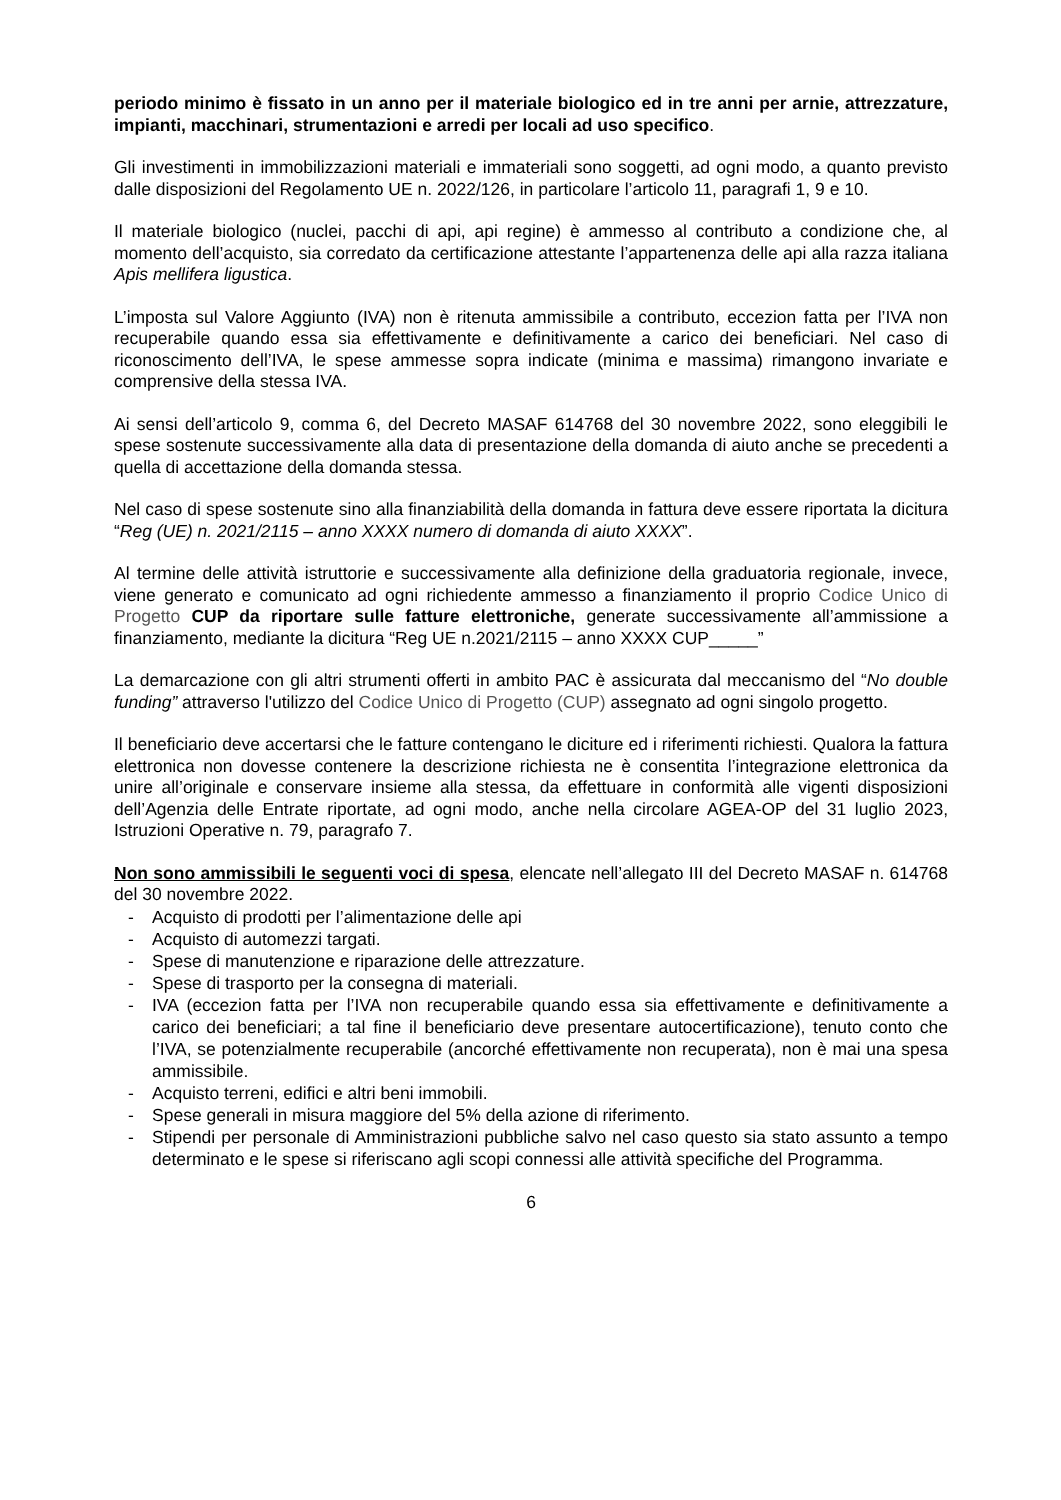periodo minimo è fissato in un anno per il materiale biologico ed in tre anni per arnie, attrezzature, impianti, macchinari, strumentazioni e arredi per locali ad uso specifico.
Gli investimenti in immobilizzazioni materiali e immateriali sono soggetti, ad ogni modo, a quanto previsto dalle disposizioni del Regolamento UE n. 2022/126, in particolare l’articolo 11, paragrafi 1, 9 e 10.
Il materiale biologico (nuclei, pacchi di api, api regine) è ammesso al contributo a condizione che, al momento dell’acquisto, sia corredato da certificazione attestante l’appartenenza delle api alla razza italiana Apis mellifera ligustica.
L’imposta sul Valore Aggiunto (IVA) non è ritenuta ammissibile a contributo, eccezion fatta per l’IVA non recuperabile quando essa sia effettivamente e definitivamente a carico dei beneficiari. Nel caso di riconoscimento dell’IVA, le spese ammesse sopra indicate (minima e massima) rimangono invariate e comprensive della stessa IVA.
Ai sensi dell’articolo 9, comma 6, del Decreto MASAF 614768 del 30 novembre 2022, sono eleggibili le spese sostenute successivamente alla data di presentazione della domanda di aiuto anche se precedenti a quella di accettazione della domanda stessa.
Nel caso di spese sostenute sino alla finanziabilità della domanda in fattura deve essere riportata la dicitura “Reg (UE) n. 2021/2115 – anno XXXX numero di domanda di aiuto XXXX”.
Al termine delle attività istruttorie e successivamente alla definizione della graduatoria regionale, invece, viene generato e comunicato ad ogni richiedente ammesso a finanziamento il proprio Codice Unico di Progetto CUP da riportare sulle fatture elettroniche, generate successivamente all’ammissione a finanziamento, mediante la dicitura “Reg UE n.2021/2115 – anno XXXX CUP_____”
La demarcazione con gli altri strumenti offerti in ambito PAC è assicurata dal meccanismo del “No double funding” attraverso l'utilizzo del Codice Unico di Progetto (CUP) assegnato ad ogni singolo progetto.
Il beneficiario deve accertarsi che le fatture contengano le diciture ed i riferimenti richiesti. Qualora la fattura elettronica non dovesse contenere la descrizione richiesta ne è consentita l’integrazione elettronica da unire all’originale e conservare insieme alla stessa, da effettuare in conformità alle vigenti disposizioni dell’Agenzia delle Entrate riportate, ad ogni modo, anche nella circolare AGEA-OP del 31 luglio 2023, Istruzioni Operative n. 79, paragrafo 7.
Non sono ammissibili le seguenti voci di spesa, elencate nell’allegato III del Decreto MASAF n. 614768 del 30 novembre 2022.
- Acquisto di prodotti per l’alimentazione delle api
- Acquisto di automezzi targati.
- Spese di manutenzione e riparazione delle attrezzature.
- Spese di trasporto per la consegna di materiali.
- IVA (eccezion fatta per l’IVA non recuperabile quando essa sia effettivamente e definitivamente a carico dei beneficiari; a tal fine il beneficiario deve presentare autocertificazione), tenuto conto che l’IVA, se potenzialmente recuperabile (ancorché effettivamente non recuperata), non è mai una spesa ammissibile.
- Acquisto terreni, edifici e altri beni immobili.
- Spese generali in misura maggiore del 5% della azione di riferimento.
- Stipendi per personale di Amministrazioni pubbliche salvo nel caso questo sia stato assunto a tempo determinato e le spese si riferiscano agli scopi connessi alle attività specifiche del Programma.
6